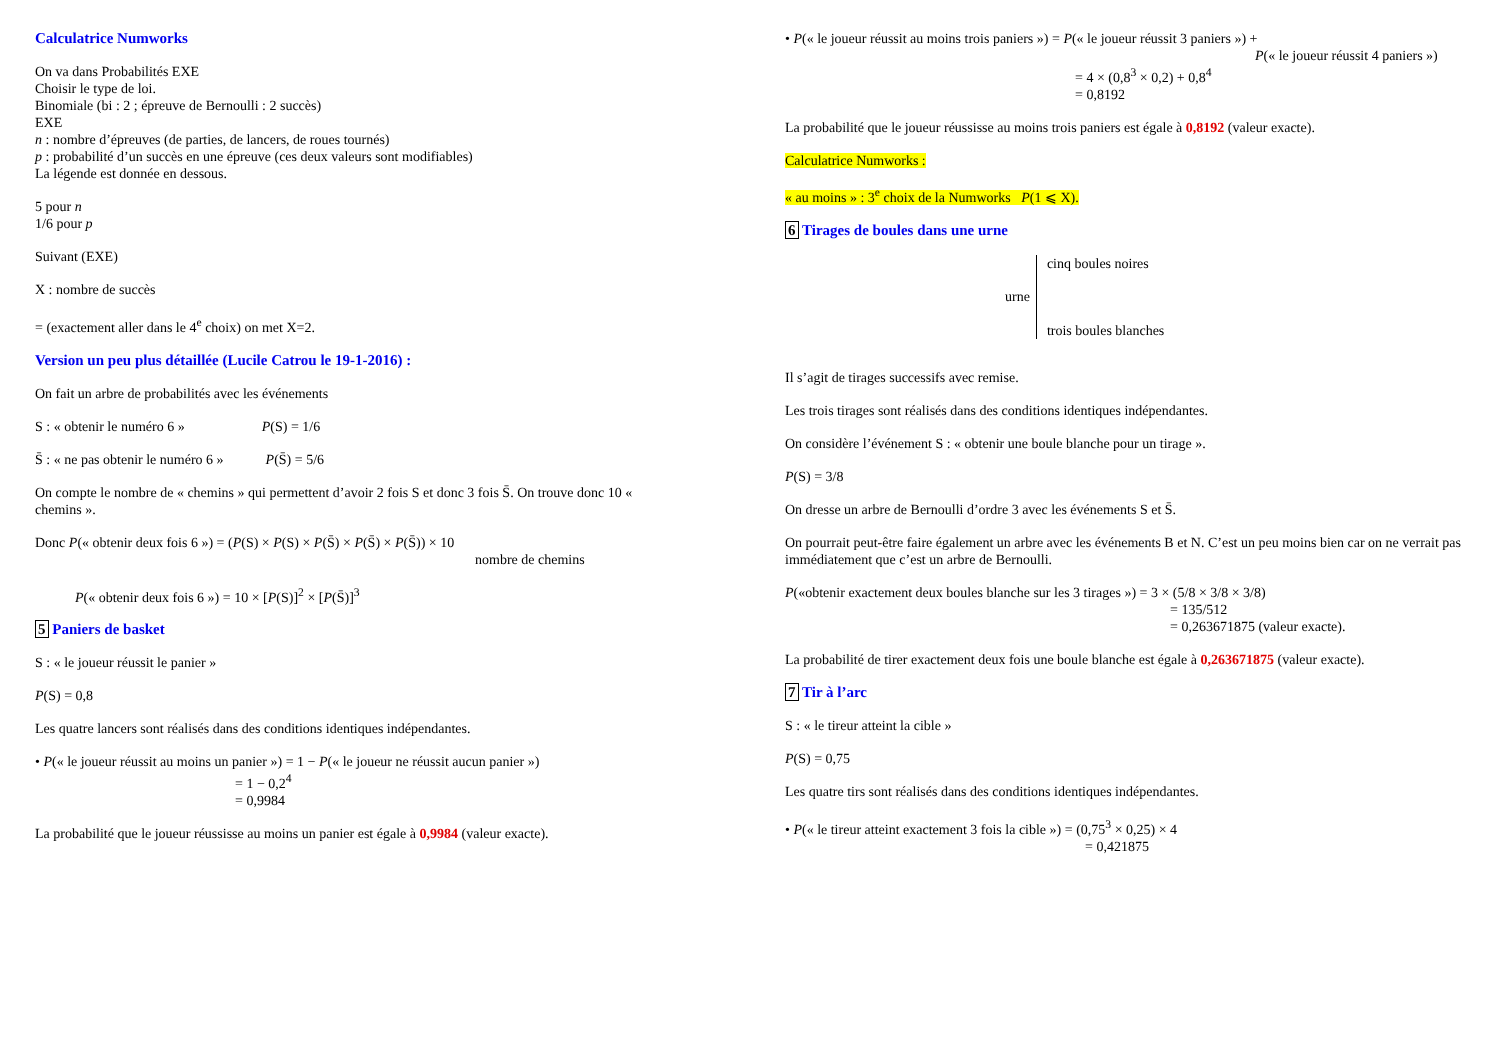Calculatrice Numworks
On va dans Probabilités EXE
Choisir le type de loi.
Binomiale (bi : 2 ; épreuve de Bernoulli : 2 succès)
EXE
n : nombre d’épreuves (de parties, de lancers, de roues tournés)
p : probabilité d’un succès en une épreuve (ces deux valeurs sont modifiables)
La légende est donnée en dessous.
5 pour n
1/6 pour p
Suivant (EXE)
X : nombre de succès
= (exactement aller dans le 4<sup>e</sup> choix) on met X=2.
Version un peu plus détaillée (Lucile Catrou le 19-1-2016) :
On fait un arbre de probabilités avec les événements
S : « obtenir le numéro 6 » P(S) = 1/6
S̄ : « ne pas obtenir le numéro 6 » P(S̄) = 5/6
On compte le nombre de « chemins » qui permettent d’avoir 2 fois S et donc 3 fois S̄. On trouve donc 10 « chemins ».
Donc P(« obtenir deux fois 6 ») = (P(S) × P(S) × P(S̄) × P(S̄) × P(S̄)) × 10
nombre de chemins
P(« obtenir deux fois 6 ») = 10 × [P(S)]<sup>2</sup> × [P(S̄)]<sup>3</sup>
5 Paniers de basket
S : « le joueur réussit le panier »
P(S) = 0,8
Les quatre lancers sont réalisés dans des conditions identiques indépendantes.
• P(« le joueur réussit au moins un panier ») = 1 − P(« le joueur ne réussit aucun panier »)
= 1 − 0,2<sup>4</sup>
= 0,9984
La probabilité que le joueur réussisse au moins un panier est égale à 0,9984 (valeur exacte).
• P(« le joueur réussit au moins trois paniers ») = P(« le joueur réussit 3 paniers ») +
P(« le joueur réussit 4 paniers »)
= 4 × (0,8<sup>3</sup> × 0,2) + 0,8<sup>4</sup>
= 0,8192
La probabilité que le joueur réussisse au moins trois paniers est égale à 0,8192 (valeur exacte).
Calculatrice Numworks :
« au moins » : 3<sup>e</sup> choix de la Numworks P(1 ⩽ X).
6 Tirages de boules dans une urne
urne
cinq boules noires
trois boules blanches
Il s’agit de tirages successifs avec remise.
Les trois tirages sont réalisés dans des conditions identiques indépendantes.
On considère l’événement S : « obtenir une boule blanche pour un tirage ».
P(S) = 3/8
On dresse un arbre de Bernoulli d’ordre 3 avec les événements S et S̄.
On pourrait peut-être faire également un arbre avec les événements B et N. C’est un peu moins bien car on ne verrait pas immédiatement que c’est un arbre de Bernoulli.
P(«obtenir exactement deux boules blanche sur les 3 tirages ») = 3 × (5/8 × 3/8 × 3/8)
= 135/512
= 0,263671875 (valeur exacte).
La probabilité de tirer exactement deux fois une boule blanche est égale à 0,263671875 (valeur exacte).
7 Tir à l’arc
S : « le tireur atteint la cible »
P(S) = 0,75
Les quatre tirs sont réalisés dans des conditions identiques indépendantes.
• P(« le tireur atteint exactement 3 fois la cible ») = (0,75<sup>3</sup> × 0,25) × 4
= 0,421875